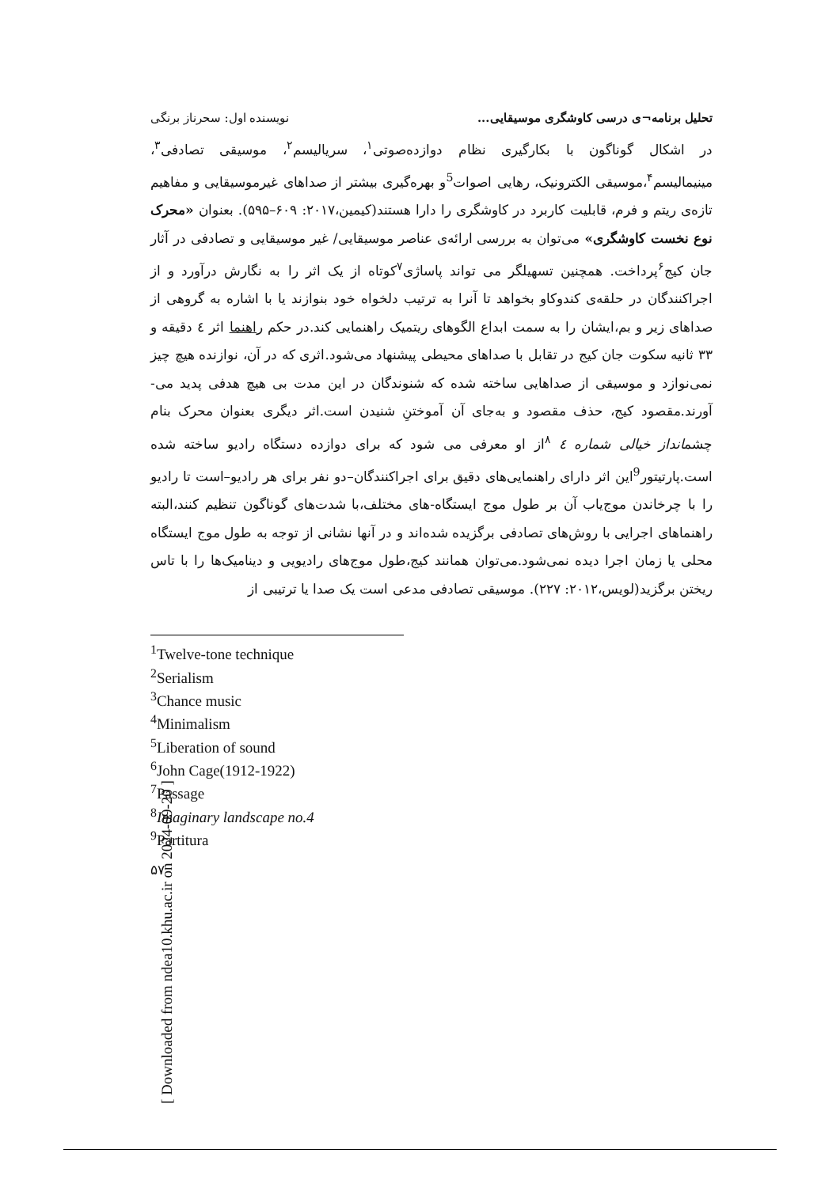تحلیل برنامه¬ی درسی کاوشگری موسیقایی... نویسنده اول: سحرناز برنگی
در اشکال گوناگون با بکارگیری نظام دوازده‌صوتی<sup>۱</sup>، سریالیسم<sup>۲</sup>، موسیقی تصادفی<sup>۳</sup>، مینیمالیسم<sup>۴</sup>،موسیقی الکترونیک، رهایی اصوات<sup>5</sup>و بهره‌گیری بیشتر از صداهای غیرموسیقایی و مفاهیم تازه‌ی ریتم و فرم، قابلیت کاربرد در کاوشگری را دارا هستند(کیمین،۲۰۱۷: ۶۰۹–۵۹۵). بعنوان «محرک نوع نخست کاوشگری» می‌توان به بررسی ارائه‌ی عناصر موسیقایی/ غیر موسیقایی و تصادفی در آثار جان کیج<sup>۶</sup>پرداخت. همچنین تسهیلگر می تواند پاساژی<sup>۷</sup>کوتاه از یک اثر را به نگارش درآورد و از اجراکنندگان در حلقه‌ی کندوکاو بخواهد تا آنرا به ترتیب دلخواه خود بنوازند یا با اشاره به گروهی از صداهای زیر و بم،ایشان را به سمت ابداع الگوهای ریتمیک راهنمایی کند.در حکم راهنما اثر ٤ دقیقه و ۳۳ ثانیه سکوت جان کیج در تقابل با صداهای محیطی پیشنهاد می‌شود.اثری که در آن، نوازنده هیچ چیز نمی‌نوازد و موسیقی از صداهایی ساخته شده که شنوندگان در این مدت بی هیچ هدفی پدید می-آورند.مقصود کیج، حذف مقصود و به‌جای آن آموختنِ شنیدن است.اثر دیگری بعنوان محرک بنام چشمانداز خیالی شماره ٤ <sup>۸</sup>از او معرفی می شود که برای دوازده دستگاه رادیو ساخته شده است.پارتیتور<sup>9</sup>این اثر دارای راهنمایی‌های دقیق برای اجراکنندگان–دو نفر برای هر رادیو–است تا رادیو را با چرخاندن موج‌یاب آن بر طول موج ایستگاه-های مختلف،با شدت‌های گوناگون تنظیم کنند،البته راهنماهای اجرایی با روش‌های تصادفی برگزیده شده‌اند و در آنها نشانی از توجه به طول موج ایستگاه محلی یا زمان اجرا دیده نمی‌شود.می‌توان همانند کیج،طول موج‌های رادیویی و دینامیک‌ها را با تاس ریختن برگزید(لویس،۲۰۱۲: ۲۲۷). موسیقی تصادفی مدعی است یک صدا یا ترتیبی از
<sup>1</sup> Twelve-tone technique
<sup>2</sup> Serialism
<sup>3</sup> Chance music
<sup>4</sup> Minimalism
<sup>5</sup> Liberation of sound
<sup>6</sup> John Cage(1912-1922)
<sup>7</sup> Passage
<sup>8</sup> Imaginary landscape no.4
<sup>9</sup> Partitura
۵۷
[ Downloaded from ndea10.khu.ac.ir on 2024-09-20 ]